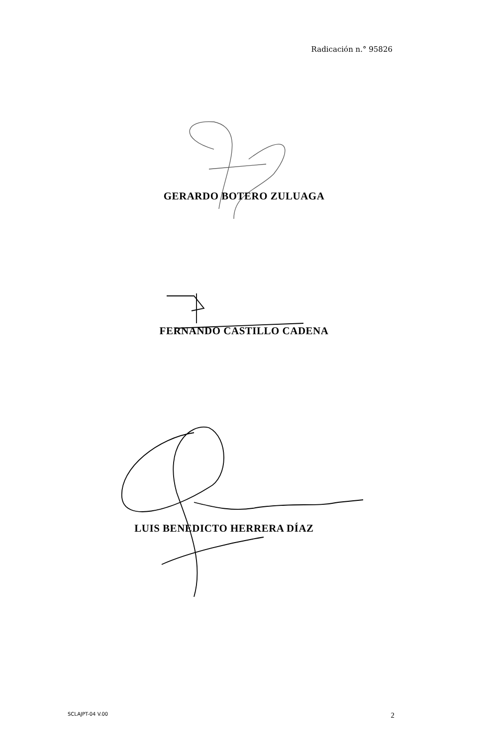Radicación n.° 95826
GERARDO BOTERO ZULUAGA
FERNANDO CASTILLO CADENA
LUIS BENEDICTO HERRERA DÍAZ
SCLAJPT-04 V.00 2